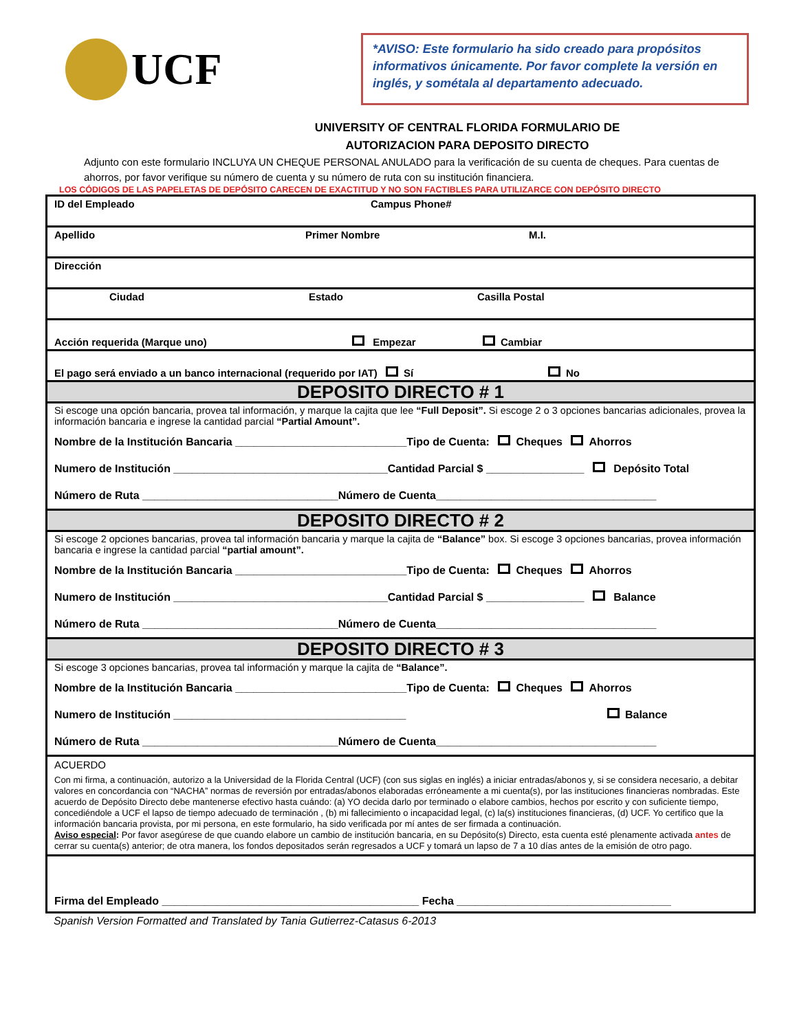UCF
*AVISO: Este formulario ha sido creado para propósitos informativos únicamente. Por favor complete la versión en inglés, y sométala al departamento adecuado.
UNIVERSITY OF CENTRAL FLORIDA FORMULARIO DE
AUTORIZACION PARA DEPOSITO DIRECTO
Adjunto con este formulario INCLUYA UN CHEQUE PERSONAL ANULADO para la verificación de su cuenta de cheques. Para cuentas de ahorros, por favor verifique su número de cuenta y su número de ruta con su institución financiera.
LOS CÓDIGOS DE LAS PAPELETAS DE DEPÓSITO CARECEN DE EXACTITUD Y NO SON FACTIBLES PARA UTILIZARCE CON DEPÓSITO DIRECTO
ID del Empleado Campus Phone#
Apellido Primer Nombre M.I.
Dirección
Ciudad Estado Casilla Postal
Acción requerida (Marque uno) Empezar Cambiar
El pago será enviado a un banco internacional (requerido por IAT) Sí No
DEPOSITO DIRECTO # 1
Si escoge una opción bancaria, provea tal información, y marque la cajita que lee “Full Deposit”. Si escoge 2 o 3 opciones bancarias adicionales, provea la información bancaria e ingrese la cantidad parcial “Partial Amount”.
Nombre de la Institución Bancaria ____________________________Tipo de Cuenta: Cheques Ahorros
Numero de Institución ___________________________________Cantidad Parcial $ ________________ Depósito Total
Número de Ruta ________________________________Número de Cuenta____________________________________
DEPOSITO DIRECTO # 2
Si escoge 2 opciones bancarias, provea tal información bancaria y marque la cajita de “Balance” box. Si escoge 3 opciones bancarias, provea información bancaria e ingrese la cantidad parcial “partial amount”.
Nombre de la Institución Bancaria ____________________________Tipo de Cuenta: Cheques Ahorros
Numero de Institución ___________________________________Cantidad Parcial $ ________________ Balance
Número de Ruta ________________________________Número de Cuenta____________________________________
DEPOSITO DIRECTO # 3
Si escoge 3 opciones bancarias, provea tal información y marque la cajita de “Balance”.
Nombre de la Institución Bancaria ____________________________Tipo de Cuenta: Cheques Ahorros
Numero de Institución ______________________________________ Balance
Número de Ruta ________________________________Número de Cuenta____________________________________
ACUERDO
Con mi firma, a continuación, autorizo a la Universidad de la Florida Central (UCF) (con sus siglas en inglés) a iniciar entradas/abonos y, si se considera necesario, a debitar valores en concordancia con “NACHA” normas de reversión por entradas/abonos elaboradas erróneamente a mi cuenta(s), por las instituciones financieras nombradas. Este acuerdo de Depósito Directo debe mantenerse efectivo hasta cuándo: (a) YO decida darlo por terminado o elabore cambios, hechos por escrito y con suficiente tiempo, concediéndole a UCF el lapso de tiempo adecuado de terminación , (b) mi fallecimiento o incapacidad legal, (c) la(s) instituciones financieras, (d) UCF. Yo certifico que la información bancaria provista, por mi persona, en este formulario, ha sido verificada por mí antes de ser firmada a continuación.
Aviso especial: Por favor asegúrese de que cuando elabore un cambio de institución bancaria, en su Depósito(s) Directo, esta cuenta esté plenamente activada antes de cerrar su cuenta(s) anterior; de otra manera, los fondos depositados serán regresados a UCF y tomará un lapso de 7 a 10 días antes de la emisión de otro pago.
Firma del Empleado __________________________________________ Fecha ___________________________________
Spanish Version Formatted and Translated by Tania Gutierrez-Catasus 6-2013